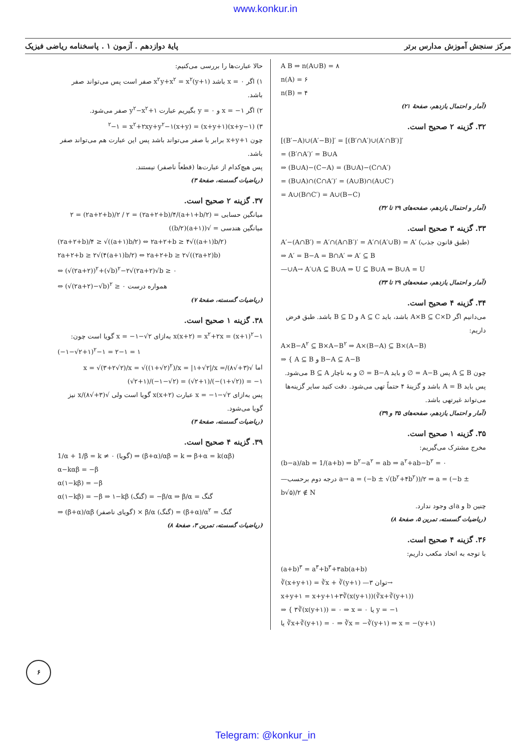www.konkur.in
پایهٔ دوازدهم . آزمون ۱ . پاسخنامه ریاضی فیزیک مرکز سنجش آموزش مدارس برتر
A B ⇒ n(A∪B) = ۸
n(A) = ۶
n(B) = ۴
(آمار و احتمال یازدهم، صفحهٔ ۲۱)
۳۲. گزینه ۲ صحیح است.
[(B′−A)∪(A′−B)]′ = [(B′∩A′)∪(A′∩B′)]′
= (B′∩A′)′ = B∪A
⇒ (B∪A)−(C−A) = (B∪A)−(C∩A′)
= (B∪A)∩(C∩A′)′ = (A∪B)∩(A∪C′)
= A∪(B∩C′) = A∪(B−C)
(آمار و احتمال یازدهم، صفحه‌های ۲۹ تا ۳۲)
۳۳. گزینه ۳ صحیح است.
A′−(A∩B′) = A′∩(A∩B′)′ = A′∩(A′∪B) = A′ (طبق قانون جذب)
⇒ A′ = B−A = B∩A′ ⇒ A′ ⊆ B
—∪A→ A′∪A ⊆ B∪A ⇒ U ⊆ B∪A ⇒ B∪A = U
(آمار و احتمال یازدهم، صفحه‌های ۲۹ تا ۳۳)
۳۴. گزینه ۴ صحیح است.
می‌دانیم اگر A×B ⊆ C×D باشد، باید A ⊆ C و B ⊆ D باشد. طبق فرض داریم:
A×B−A<sup>۲</sup> ⊆ B×A−B<sup>۲</sup> ⇒ A×(B−A) ⊆ B×(A−B)
⇒ { A ⊆ B و B−A ⊆ A−B
چون A ⊆ B پس A−B = ∅ و باید B−A = ∅ و به ناچار B ⊆ A می‌شود. پس باید A = B باشد و گزینهٔ ۴ حتماً تهی می‌شود. دقت کنید سایر گزینه‌ها می‌تواند غیرتهی باشد.
(آمار و احتمال یازدهم، صفحه‌های ۳۵ و ۳۹)
۳۵. گزینه ۱ صحیح است.
مخرج مشترک می‌گیریم:
(b−a)/ab = 1/(a+b) ⇒ b<sup>۲</sup>−a<sup>۲</sup> = ab ⇒ a<sup>۲</sup>+ab−b<sup>۲</sup> = ۰
—درجه دوم برحسب a→ a = (−b ± √(b<sup>۲</sup>+۴b<sup>۲</sup>))/۲ ⇒ a = (−b ± b√۵)/۲ ∉ N
چنین b و aای وجود ندارد.
(ریاضیات گسسته، تمرین ۵، صفحهٔ ۸)
۳۶. گزینه ۴ صحیح است.
با توجه به اتحاد مکعب داریم:
(a+b)<sup>۳</sup> = a<sup>۳</sup>+b<sup>۳</sup>+۳ab(a+b)
∛(x+y+۱) = ∛x + ∛(y+۱) —توان ۳→
x+y+۱ = x+y+۱+۳∛(x(y+۱))(∛x+∛(y+۱))
⇒ { ۳∛(x(y+۱)) = ۰ ⇒ x = ۰ یا y = −۱
یا ∛x+∛(y+۱) = ۰ ⇒ ∛x = −∛(y+۱) ⇒ x = −(y+۱)
حالا عبارت‌ها را بررسی می‌کنیم:
۱) اگر x = ۰ باشد x<sup>۲</sup>y+x<sup>۲</sup> = x<sup>۲</sup>(y+۱) صفر است پس می‌تواند صفر باشد.
۲) اگر x = −۱ و y = ۰ بگیریم عبارت y<sup>۲</sup>−x<sup>۲</sup>+۱ صفر می‌شود.
۳) (x+y−۱)(x+y+۱) = (x+y)<sup>۲</sup>−۱ = x<sup>۲</sup>+۲xy+y<sup>۲</sup>−۱
چون x+y+۱ برابر با صفر می‌تواند باشد پس این عبارت هم می‌تواند صفر باشد.
پس هیچ‌کدام از عبارت‌ها (قطعاً ناصفر) نیستند.
(ریاضیات گسسته، صفحهٔ ۳)
۳۷. گزینه ۲ صحیح است.
میانگین حسابی = (a+۱+b/۲)/۲ = (۲a+۲+b)/۲ / ۲ = (۲a+۲+b)/۴
میانگین هندسی = √((a+۱)(b/۲))
(۲a+۲+b)/۴ ≥ √((a+۱)b/۲) ⇔ ۲a+۲+b ≥ ۴√((a+۱)b/۲)
۲a+۲+b ≥ ۲√(۴(a+۱)b/۲) ⇔ ۲a+۲+b ≥ ۲√((۲a+۲)b)
⇔ (√(۲a+۲))<sup>۲</sup>+(√b)<sup>۲</sup>−۲√(۲a+۲)√b ≥ ۰
⇔ (√(۲a+۲)−√b)<sup>۲</sup> ≥ ۰ همواره درست
(ریاضیات گسسته، صفحهٔ ۷)
۳۸. گزینه ۱ صحیح است.
x(x+۲) = x<sup>۲</sup>+۲x = (x+۱)<sup>۲</sup>−۱ به‌ازای x = −۱−√۲ گویا است چون:
(−۱−√۲+۱)<sup>۲</sup>−۱ = ۲−۱ = ۱
اما √(۳+√۸)/x = √(۳+۲√۲)/x = √((۱+√۲)<sup>۲</sup>)/x = |۱+√۲|/x = (√۲+۱)/(−۱−√۲) = (√۲+۱)/(−(۱+√۲)) = −۱
پس به‌ازای x = −۱−√۲ عبارت x(x+۲) گویا است ولی √(۳+√۸)/x نیز گویا می‌شود.
(ریاضیات گسسته، صفحهٔ ۳)
۳۹. گزینه ۴ صحیح است.
1/α + 1/β = k ≠ ۰ (گویا) ⇒ (β+α)/αβ = k ⇒ β+α = k(αβ)
α−kαβ = −β
α(۱−kβ) = −β
α(۱−kβ) = −β ⇒ ۱−kβ (گنگ) = −β/α ⇒ β/α = گنگ
⇒ (β+α)/αβ (گویای ناصفر) × β/α (گنگ) = (β+α)/α<sup>۲</sup> = گنگ
(ریاضیات گسسته، تمرین ۳، صفحهٔ ۸)
۶
Telegram: @konkur_in